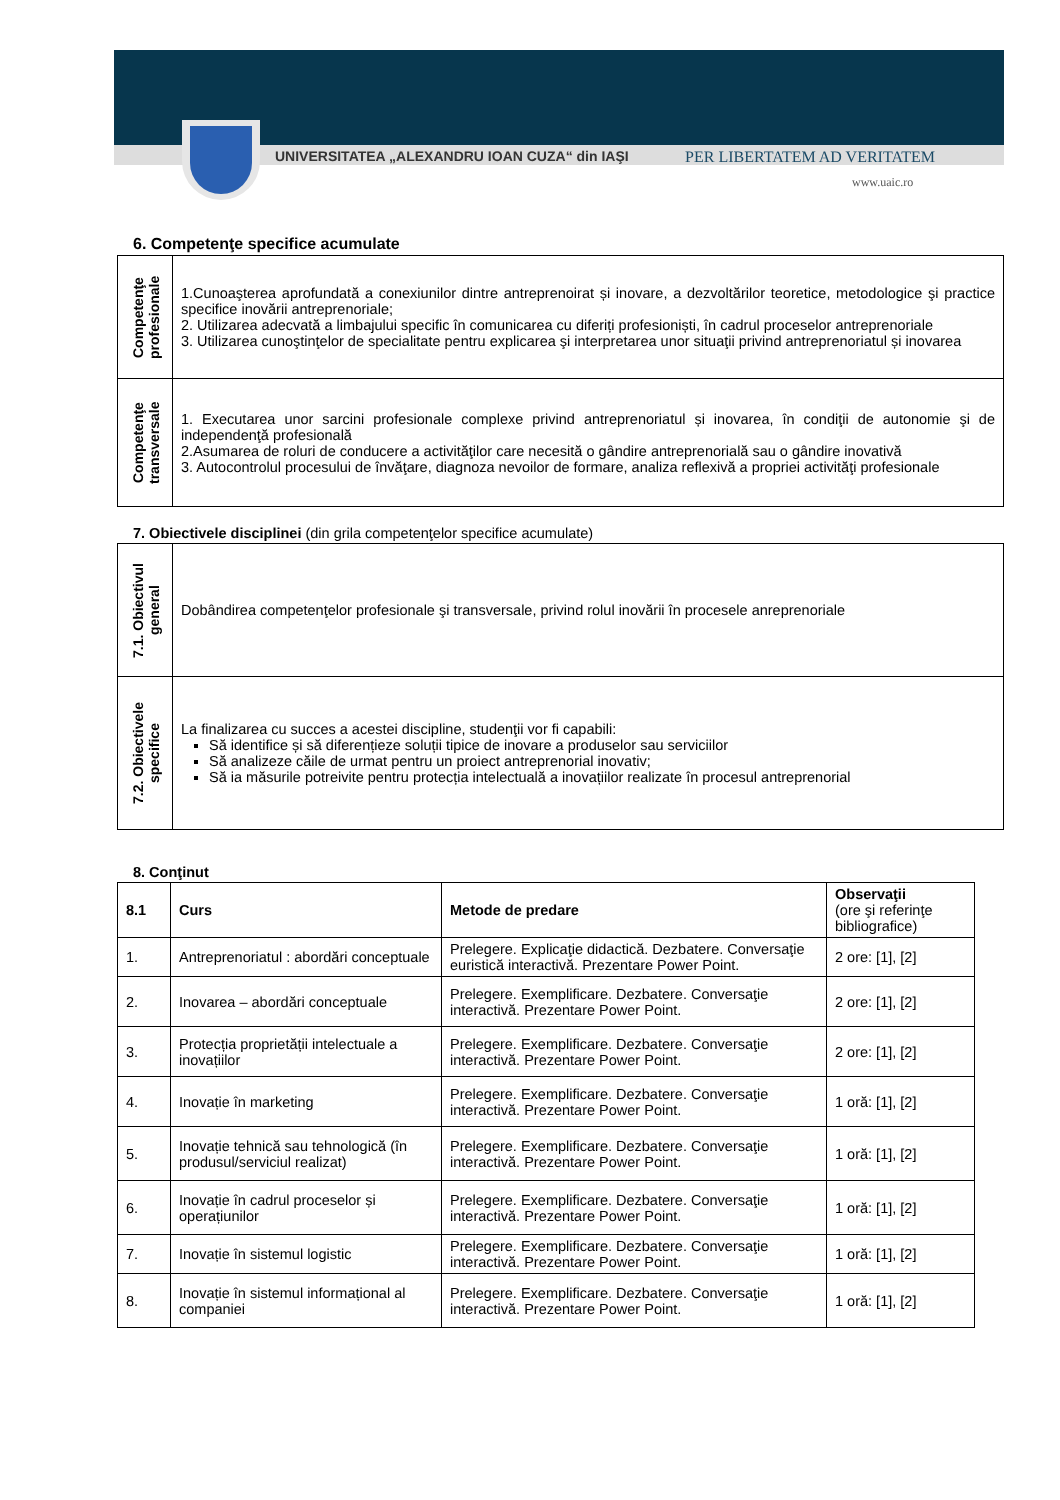UNIVERSITATEA „ALEXANDRU IOAN CUZA“ din IAŞI PER LIBERTATEM AD VERITATEM
www.uaic.ro
6. Competenţe specifice acumulate
| Competenţe profesionale | 1.Cunoaşterea aprofundată a conexiunilor dintre antreprenoirat și inovare, a dezvoltărilor teoretice, metodologice şi practice specifice inovării antreprenoriale; 2. Utilizarea adecvată a limbajului specific în comunicarea cu diferiți profesioniști, în cadrul proceselor antreprenoriale 3. Utilizarea cunoştinţelor de specialitate pentru explicarea şi interpretarea unor situaţii privind antreprenoriatul și inovarea |
| Competenţe transversale | 1. Executarea unor sarcini profesionale complexe privind antreprenoriatul și inovarea, în condiţii de autonomie şi de independenţă profesională 2.Asumarea de roluri de conducere a activităţilor care necesită o gândire antreprenorială sau o gândire inovativă 3. Autocontrolul procesului de învăţare, diagnoza nevoilor de formare, analiza reflexivă a propriei activităţi profesionale |
7. Obiectivele disciplinei (din grila competenţelor specifice acumulate)
| 7.1. Obiectivul general | Dobândirea competenţelor profesionale şi transversale, privind rolul inovării în procesele anreprenoriale |
| 7.2. Obiectivele specifice | La finalizarea cu succes a acestei discipline, studenţii vor fi capabili: Să identifice și să diferențieze soluții tipice de inovare a produselor sau serviciilor Să analizeze căile de urmat pentru un proiect antreprenorial inovativ; Să ia măsurile potreivite pentru protecția intelectuală a inovațiilor realizate în procesul antreprenorial |
8. Conţinut
| 8.1 | Curs | Metode de predare | Observaţii (ore şi referinţe bibliografice) |
| --- | --- | --- | --- |
| 1. | Antreprenoriatul : abordări conceptuale | Prelegere. Explicaţie didactică. Dezbatere. Conversaţie euristică interactivă. Prezentare Power Point. | 2 ore: [1], [2] |
| 2. | Inovarea – abordări conceptuale | Prelegere. Exemplificare. Dezbatere. Conversaţie interactivă. Prezentare Power Point. | 2 ore: [1], [2] |
| 3. | Protecția proprietății intelectuale a inovațiilor | Prelegere. Exemplificare. Dezbatere. Conversaţie interactivă. Prezentare Power Point. | 2 ore: [1], [2] |
| 4. | Inovație în marketing | Prelegere. Exemplificare. Dezbatere. Conversaţie interactivă. Prezentare Power Point. | 1 oră: [1], [2] |
| 5. | Inovație tehnică sau tehnologică (în produsul/serviciul realizat) | Prelegere. Exemplificare. Dezbatere. Conversaţie interactivă. Prezentare Power Point. | 1 oră: [1], [2] |
| 6. | Inovație în cadrul proceselor și operațiunilor | Prelegere. Exemplificare. Dezbatere. Conversaţie interactivă. Prezentare Power Point. | 1 oră: [1], [2] |
| 7. | Inovație în sistemul logistic | Prelegere. Exemplificare. Dezbatere. Conversaţie interactivă. Prezentare Power Point. | 1 oră: [1], [2] |
| 8. | Inovație în sistemul informațional al companiei | Prelegere. Exemplificare. Dezbatere. Conversaţie interactivă. Prezentare Power Point. | 1 oră: [1], [2] |